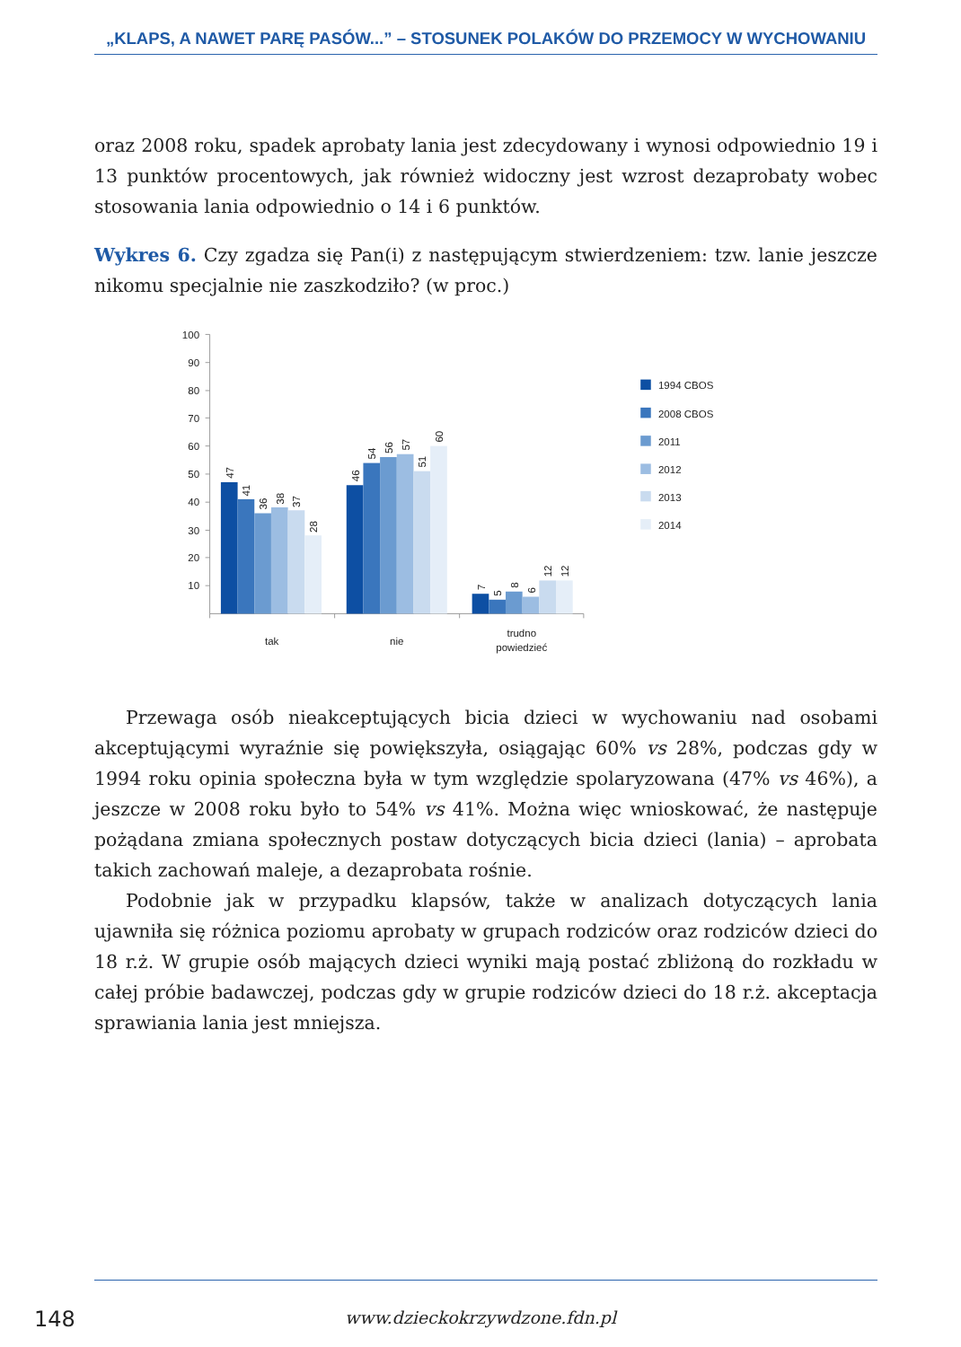„KLAPS, A NAWET PARĘ PASÓW...” – STOSUNEK POLAKÓW DO PRZEMOCY W WYCHOWANIU
oraz 2008 roku, spadek aprobaty lania jest zdecydowany i wynosi odpowiednio 19 i 13 punktów procentowych, jak również widoczny jest wzrost dezaprobaty wobec stosowania lania odpowiednio o 14 i 6 punktów.
Wykres 6. Czy zgadza się Pan(i) z następującym stwierdzeniem: tzw. lanie jeszcze nikomu specjalnie nie zaszkodziło? (w proc.)
100
90
80
70
60
50
40
30
20
10
47
41
36
38
37
28
46
54
56
57
51
60
7
5
8
6
12
12
tak
nie
trudno
powiedzieć
1994 CBOS
2008 CBOS
2011
2012
2013
2014
Przewaga osób nieakceptujących bicia dzieci w wychowaniu nad osobami akceptującymi wyraźnie się powiększyła, osiągając 60% vs 28%, podczas gdy w 1994 roku opinia społeczna była w tym względzie spolaryzowana (47% vs 46%), a jeszcze w 2008 roku było to 54% vs 41%. Można więc wnioskować, że następuje pożądana zmiana społecznych postaw dotyczących bicia dzieci (lania) – aprobata takich zachowań maleje, a dezaprobata rośnie.
Podobnie jak w przypadku klapsów, także w analizach dotyczących lania ujawniła się różnica poziomu aprobaty w grupach rodziców oraz rodziców dzieci do 18 r.ż. W grupie osób mających dzieci wyniki mają postać zbliżoną do rozkładu w całej próbie badawczej, podczas gdy w grupie rodziców dzieci do 18 r.ż. akceptacja sprawiania lania jest mniejsza.
148
www.dzieckokrzywdzone.fdn.pl